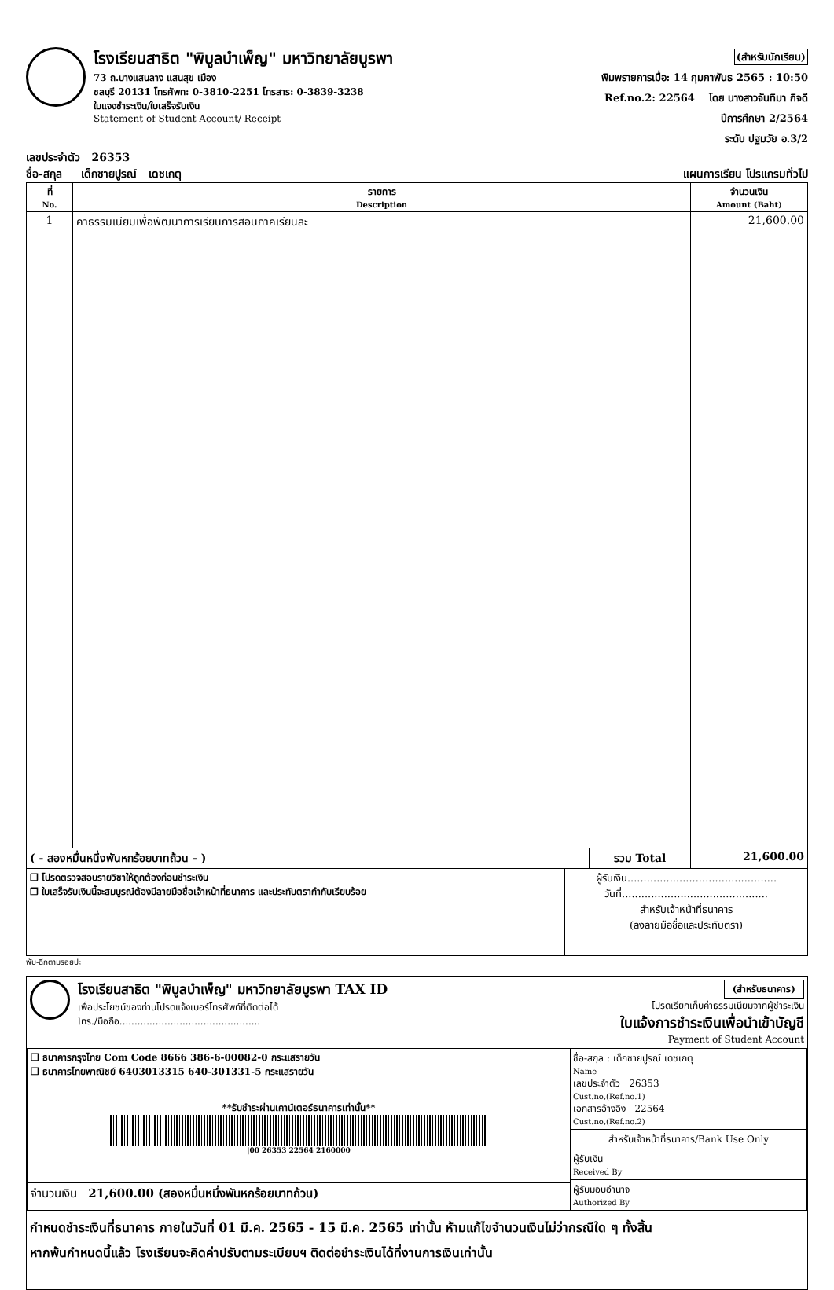โรงเรียนสาธิต "พิบูลบำเพ็ญ" มหาวิทยาลัยบูรพา
73 ถ.บางแสนลาง แสนสุข เมือง
ชลบุรี 20131 โทรศัพท: 0-3810-2251 โทรสาร: 0-3839-3238
ใบแจงชำระเงิน/ใบเสร็จรับเงิน
Statement of Student Account/ Receipt
(สำหรับนักเรียน)
พิมพรายการเมื่อ: 14 กุมภาพันธ 2565 : 10:50
Ref.no.2: 22564 โดย นางสาวจันทิมา กิจดี
ปีการศึกษา 2/2564
ระดับ ปฐมวัย อ.3/2
เลขประจำตัว 26353
ชื่อ-สกุล เด็กชายปูรณ์ เดชเกตุ แผนการเรียน โปรแกรมทั่วไป
| ที่ No. | รายการ Description | จำนวนเงิน Amount (Baht) |
| --- | --- | --- |
| 1 | คาธรรมเนียมเพื่อพัฒนาการเรียนการสอนภาคเรียนละ | 21,600.00 |
| ( - สองหมื่นหนึ่งพันหกร้อยบาทถ้วน - ) | รวม Total | 21,600.00 |
| ❒ โปรดตรวจสอบรายวิชาให้ถูกต้องก่อนชำระเงิน ❒ ใบเสร็จรับเงินนี้จะสมบูรณ์ต้องมีลายมือชื่อเจ้าหน้าที่ธนาคาร และประทับตรากำกับเรียบร้อย | ผู้รับเงิน.............................................. วันที่............................................. สำหรับเจ้าหน้าที่ธนาคาร (ลงลายมือชื่อและประทับตรา) |
พับ-ฉีกตามรอยปะ
โรงเรียนสาธิต "พิบูลบำเพ็ญ" มหาวิทยาลัยบูรพา TAX ID
เพื่อประโยชน์ของท่านโปรดแจ้งเบอร์โทรศัพท์ที่ติดต่อได้
โทร./มือถือ...............................................
(สำหรับธนาคาร)
โปรดเรียกเก็บค่าธรรมเนียมจากผู้ชำระเงิน
ใบแจ้งการชำระเงินเพื่อนำเข้าบัญชี
Payment of Student Account
| ❒ ธนาคารกรุงไทย Com Code 8666 386-6-00082-0 กระแสรายวัน ❒ ธนาคารไทยพาณิชย์ 6403013315 640-301331-5 กระแสรายวัน **รับชำระผ่านเคาน์เตอร์ธนาคารเท่านั้น** /00 26353 22564 2160000 | ชื่อ-สกุล : เด็กชายปูรณ์ เดชเกตุ Name เลขประจำตัว 26353 Cust.no,(Ref.no.1) เอกสารอ้างอิง 22564 Cust.no,(Ref.no.2) สำหรับเจ้าหน้าที่ธนาคาร/Bank Use Only ผู้รับเงิน Received By ผู้รับมอบอำนาจ Authorized By |
| จำนวนเงิน 21,600.00 (สองหมื่นหนึ่งพันหกร้อยบาทถ้วน) | |
กำหนดชำระเงินที่ธนาคาร ภายในวันที่ 01 มี.ค. 2565 - 15 มี.ค. 2565 เท่านั้น ห้ามแก้ไขจำนวนเงินไม่ว่ากรณีใด ๆ ทั้งสิ้น
หากพ้นกำหนดนี้แล้ว โรงเรียนจะคิดค่าปรับตามระเบียบฯ ติดต่อชำระเงินได้ที่งานการเงินเท่านั้น